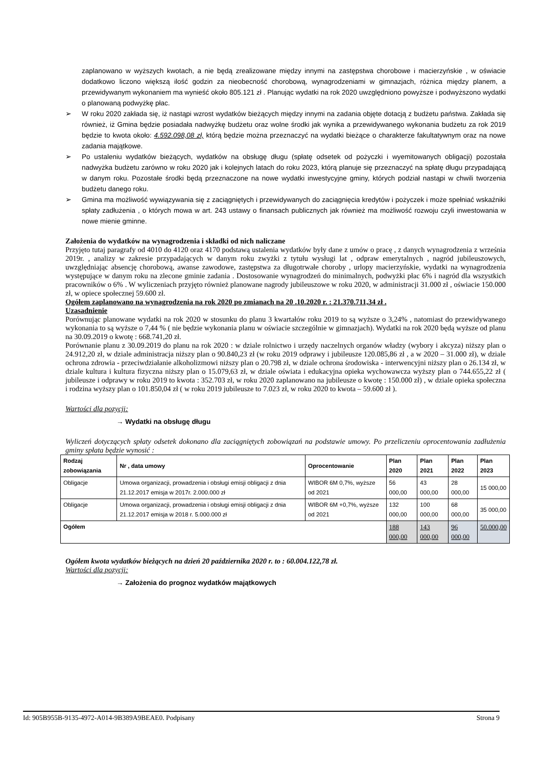zaplanowano w wyższych kwotach, a nie będą zrealizowane między innymi na zastępstwa chorobowe i macierzyńskie , w oświacie dodatkowo liczono większą ilość godzin za nieobecność chorobową, wynagrodzeniami w gimnazjach, różnica między planem, a przewidywanym wykonaniem ma wynieść około 805.121 zł . Planując wydatki na rok 2020 uwzględniono powyższe i podwyższono wydatki o planowaną podwyżkę płac.
➢ W roku 2020 zakłada się, iż nastąpi wzrost wydatków bieżących między innymi na zadania objęte dotacją z budżetu państwa. Zakłada się również, iż Gmina będzie posiadała nadwyżkę budżetu oraz wolne środki jak wynika a przewidywanego wykonania budżetu za rok 2019 będzie to kwota około: 4.592.098,08 zł, którą będzie można przeznaczyć na wydatki bieżące o charakterze fakultatywnym oraz na nowe zadania majątkowe.
➢ Po ustaleniu wydatków bieżących, wydatków na obsługę długu (spłatę odsetek od pożyczki i wyemitowanych obligacji) pozostała nadwyżka budżetu zarówno w roku 2020 jak i kolejnych latach do roku 2023, którą planuje się przeznaczyć na spłatę długu przypadającą w danym roku. Pozostałe środki będą przeznaczone na nowe wydatki inwestycyjne gminy, których podział nastąpi w chwili tworzenia budżetu danego roku.
➢ Gmina ma możliwość wywiązywania się z zaciągniętych i przewidywanych do zaciągnięcia kredytów i pożyczek i może spełniać wskaźniki spłaty zadłużenia , o których mowa w art. 243 ustawy o finansach publicznych jak również ma możliwość rozwoju czyli inwestowania w nowe mienie gminne.
Założenia do wydatków na wynagrodzenia i składki od nich naliczane
Przyjęto tutaj paragrafy od 4010 do 4120 oraz 4170 podstawą ustalenia wydatków były dane z umów o pracę , z danych wynagrodzenia z września 2019r. , analizy w zakresie przypadających w danym roku zwyżki z tytułu wysługi lat , odpraw emerytalnych , nagród jubileuszowych, uwzględniając absencję chorobową, awanse zawodowe, zastępstwa za długotrwałe choroby , urlopy macierzyńskie, wydatki na wynagrodzenia występujące w danym roku na zlecone gminie zadania . Dostosowanie wynagrodzeń do minimalnych, podwyżki płac 6% i nagród dla wszystkich pracowników o 6% . W wyliczeniach przyjęto również planowane nagrody jubileuszowe w roku 2020, w administracji 31.000 zł , oświacie 150.000 zł, w opiece społecznej 59.600 zł.
Ogółem zaplanowano na wynagrodzenia na rok 2020 po zmianach na 20 .10.2020 r. : 21.370.711,34 zł .
Uzasadnienie
Porównując planowane wydatki na rok 2020 w stosunku do planu 3 kwartałów roku 2019 to są wyższe o 3,24% , natomiast do przewidywanego wykonania to są wyższe o 7,44 % ( nie będzie wykonania planu w oświacie szczególnie w gimnazjach). Wydatki na rok 2020 będą wyższe od planu na 30.09.2019 o kwotę : 668.741,20 zł.
Porównanie planu z 30.09.2019 do planu na rok 2020 : w dziale rolnictwo i urzędy naczelnych organów władzy (wybory i akcyza) niższy plan o 24.912,20 zł, w dziale administracja niższy plan o 90.840,23 zł (w roku 2019 odprawy i jubileusze 120.085,86 zł , a w 2020 – 31.000 zł), w dziale ochrona zdrowia - przeciwdziałanie alkoholizmowi niższy plan o 20.798 zł, w dziale ochrona środowiska - interwencyjni niższy plan o 26.134 zł, w dziale kultura i kultura fizyczna niższy plan o 15.079,63 zł, w dziale oświata i edukacyjna opieka wychowawcza wyższy plan o 744.655,22 zł ( jubileusze i odprawy w roku 2019 to kwota : 352.703 zł, w roku 2020 zaplanowano na jubileusze o kwotę : 150.000 zł) , w dziale opieka społeczna i rodzina wyższy plan o 101.850,04 zł ( w roku 2019 jubileusze to 7.023 zł, w roku 2020 to kwota – 59.600 zł ).
Wartości dla pozycji:
→ Wydatki na obsługę długu
Wyliczeń dotyczących spłaty odsetek dokonano dla zaciągniętych zobowiązań na podstawie umowy. Po przeliczeniu oprocentowania zadłużenia gminy spłata będzie wynosić :
| Rodzaj zobowiązania | Nr , data umowy | Oprocentowanie | Plan 2020 | Plan 2021 | Plan 2022 | Plan 2023 |
| --- | --- | --- | --- | --- | --- | --- |
| Obligacje | Umowa organizacji, prowadzenia i obsługi emisji obligacji z dnia 21.12.2017 emisja w 2017r. 2.000.000 zł | WIBOR 6M 0,7%, wyższe od 2021 | 56 000,00 | 43 000,00 | 28 000,00 | 15 000,00 |
| Obligacje | Umowa organizacji, prowadzenia i obsługi emisji obligacji z dnia 21.12.2017 emisja w 2018 r. 5.000.000 zł | WIBOR 6M +0,7%, wyższe od 2021 | 132 000,00 | 100 000,00 | 68 000,00 | 35 000,00 |
| Ogółem | | | 188 000,00 | 143 000,00 | 96 000,00 | 50.000,00 |
Ogółem kwota wydatków bieżących na dzień 20 października 2020 r. to : 60.004.122,78 zł.
Wartości dla pozycji:
→ Założenia do prognoz wydatków majątkowych
Id: 905B955B-9135-4972-A014-9B389A9BEAE0. Podpisany Strona 9